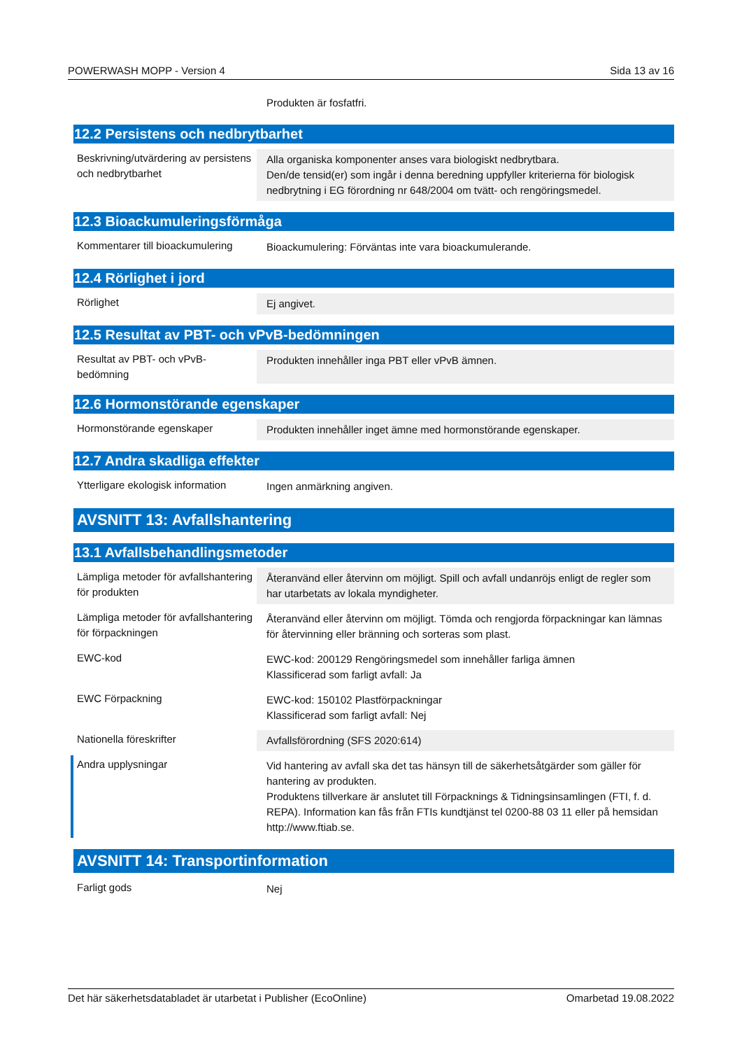POWERWASH MOPP - Version 4 Sida 13 av 16
Produkten är fosfatfri.
12.2 Persistens och nedbrytbarhet
Beskrivning/utvärdering av persistens och nedbrytbarhet
Alla organiska komponenter anses vara biologiskt nedbrytbara.
Den/de tensid(er) som ingår i denna beredning uppfyller kriterierna för biologisk nedbrytning i EG förordning nr 648/2004 om tvätt- och rengöringsmedel.
12.3 Bioackumuleringsförmåga
Kommentarer till bioackumulering
Bioackumulering: Förväntas inte vara bioackumulerande.
12.4 Rörlighet i jord
Rörlighet Ej angivet.
12.5 Resultat av PBT- och vPvB-bedömningen
Resultat av PBT- och vPvB-bedömning
Produkten innehåller inga PBT eller vPvB ämnen.
12.6 Hormonstörande egenskaper
Hormonstörande egenskaper Produkten innehåller inget ämne med hormonstörande egenskaper.
12.7 Andra skadliga effekter
Ytterligare ekologisk information
Ingen anmärkning angiven.
AVSNITT 13: Avfallshantering
13.1 Avfallsbehandlingsmetoder
Lämpliga metoder för avfallshantering för produkten
Återanvänd eller återvinn om möjligt. Spill och avfall undanröjs enligt de regler som har utarbetats av lokala myndigheter.
Lämpliga metoder för avfallshantering för förpackningen
Återanvänd eller återvinn om möjligt. Tömda och rengjorda förpackningar kan lämnas för återvinning eller bränning och sorteras som plast.
EWC-kod EWC-kod: 200129 Rengöringsmedel som innehåller farliga ämnen
Klassificerad som farligt avfall: Ja
EWC Förpackning EWC-kod: 150102 Plastförpackningar
Klassificerad som farligt avfall: Nej
Nationella föreskrifter Avfallsförordning (SFS 2020:614)
Andra upplysningar Vid hantering av avfall ska det tas hänsyn till de säkerhetsåtgärder som gäller för hantering av produkten.
Produktens tillverkare är anslutet till Förpacknings & Tidningsinsamlingen (FTI, f. d. REPA). Information kan fås från FTIs kundtjänst tel 0200-88 03 11 eller på hemsidan http://www.ftiab.se.
AVSNITT 14: Transportinformation
Farligt gods Nej
Det här säkerhetsdatabladet är utarbetat i Publisher (EcoOnline) Omarbetad 19.08.2022